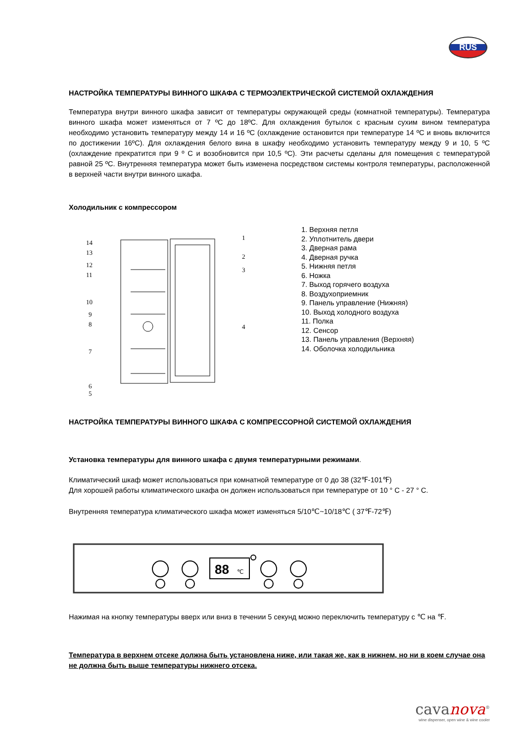RUS
НАСТРОЙКА ТЕМПЕРАТУРЫ ВИННОГО ШКАФА С ТЕРМОЭЛЕКТРИЧЕСКОЙ СИСТЕМОЙ ОХЛАЖДЕНИЯ
Температура внутри винного шкафа зависит от температуры окружающей среды (комнатной температуры). Температура винного шкафа может изменяться от 7 ºC до 18ºC. Для охлаждения бутылок с красным сухим вином температура необходимо установить температуру между 14 и 16 ºC (охлаждение остановится при температуре 14 ºC и вновь включится по достижении 16ºC). Для охлаждения белого вина в шкафу необходимо установить температуру между 9 и 10, 5 ºC (охлаждение прекратится при 9 º C и возобновится при 10,5 ºC). Эти расчеты сделаны для помещения с температурой равной 25 ºC. Внутренняя температура может быть изменена посредством системы контроля температуры, расположенной в верхней части внутри винного шкафа.
Холодильник с компрессором
14
13
12
11
10
9
8
7
6
5
1
2
3
4
1. Верхняя петля
2. Уплотнитель двери
3. Дверная рама
4. Дверная ручка
5. Нижняя петля
6. Ножка
7. Выход горячего воздуха
8. Воздухоприемник
9. Панель управление (Нижняя)
10. Выход холодного воздуха
11. Полка
12. Сенсор
13. Панель управления (Верхняя)
14. Оболочка холодильника
НАСТРОЙКА ТЕМПЕРАТУРЫ ВИННОГО ШКАФА С КОМПРЕССОРНОЙ СИСТЕМОЙ ОХЛАЖДЕНИЯ
Установка температуры для винного шкафа с двумя температурными режимами.
Климатический шкаф может использоваться при комнатной температуре от 0 до 38 (32℉-101℉)
Для хорошей работы климатического шкафа он должен использоваться при температуре от 10 ° C - 27 ° C.
Внутренняя температура климатического шкафа может изменяться 5/10℃~10/18℃ ( 37℉-72℉)
88
℃
Нажимая на кнопку температуры вверх или вниз в течении 5 секунд можно переключить температуру с ℃ на ℉.
Температура в верхнем отсеке должна быть установлена ниже, или такая же, как в нижнем, но ни в коем случае она не должна быть выше температуры нижнего отсека.
cavanova<sup>®</sup>
wine dispenser, open wine & wine cooler